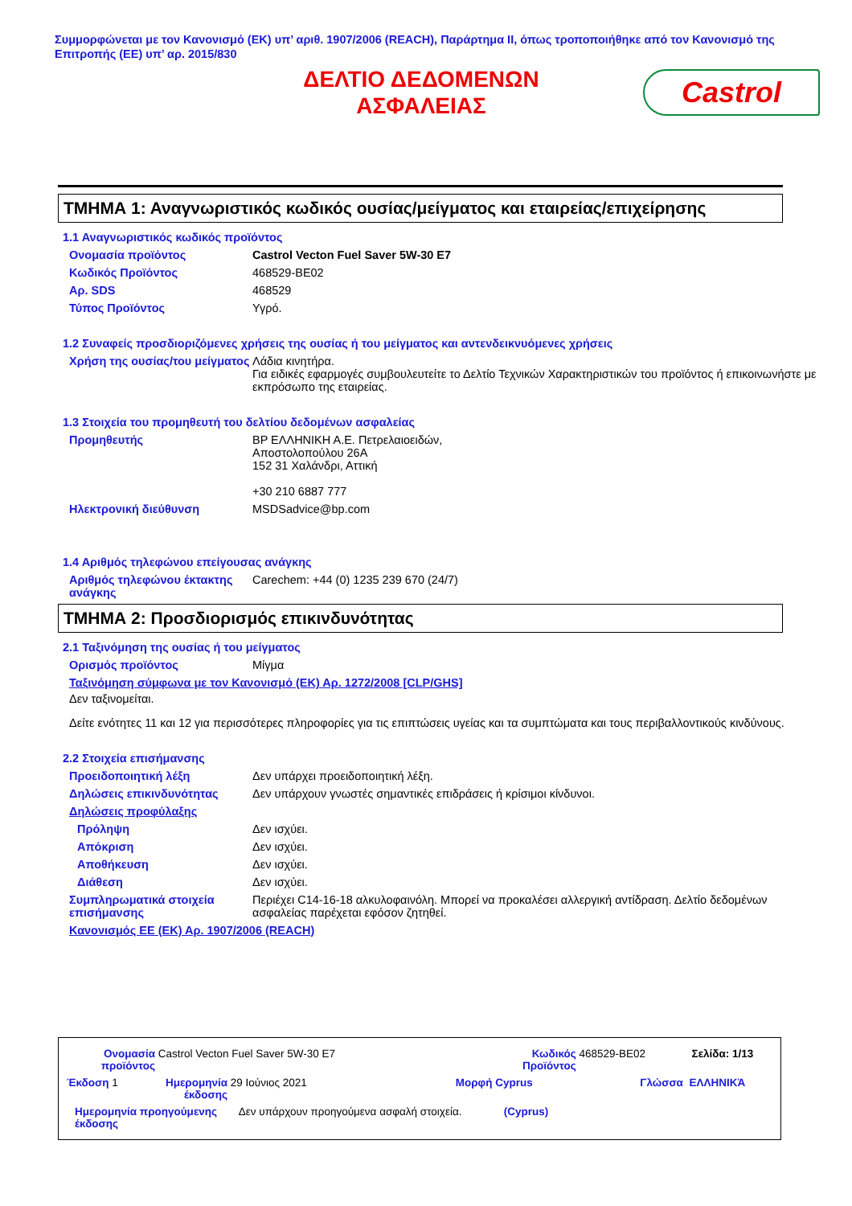Συμμορφώνεται με τον Κανονισμό (ΕΚ) υπ’ αριθ. 1907/2006 (REACH), Παράρτημα II, όπως τροποποιήθηκε από τον Κανονισμό της Επιτροπής (ΕΕ) υπ’ αρ. 2015/830
ΔΕΛΤΙΟ ΔΕΔΟΜΕΝΩΝ
ΑΣΦΑΛΕΙΑΣ
Castrol
ΤΜΗΜΑ 1: Αναγνωριστικός κωδικός ουσίας/μείγματος και εταιρείας/επιχείρησης
1.1 Αναγνωριστικός κωδικός προϊόντος
Ονομασία προϊόντος Castrol Vecton Fuel Saver 5W-30 E7
Κωδικός Προϊόντος 468529-BE02
Αρ. SDS 468529
Τύπος Προϊόντος Υγρό.
1.2 Συναφείς προσδιοριζόμενες χρήσεις της ουσίας ή του μείγματος και αντενδεικνυόμενες χρήσεις
Χρήση της ουσίας/του μείγματος
Λάδια κινητήρα.
Για ειδικές εφαρμογές συμβουλευτείτε το Δελτίο Τεχνικών Χαρακτηριστικών του προϊόντος ή επικοινωνήστε με εκπρόσωπο της εταιρείας.
1.3 Στοιχεία του προμηθευτή του δελτίου δεδομένων ασφαλείας
Προμηθευτής BP ΕΛΛΗΝΙΚΗ Α.Ε. Πετρελαιοειδών,
Αποστολοπούλου 26Α
152 31 Χαλάνδρι, Αττική
+30 210 6887 777
Ηλεκτρονική διεύθυνση MSDSadvice@bp.com
1.4 Αριθμός τηλεφώνου επείγουσας ανάγκης
Αριθμός τηλεφώνου έκτακτης ανάγκης
Carechem: +44 (0) 1235 239 670 (24/7)
ΤΜΗΜΑ 2: Προσδιορισμός επικινδυνότητας
2.1 Ταξινόμηση της ουσίας ή του μείγματος
Ορισμός προϊόντος Μίγμα
Ταξινόμηση σύμφωνα με τον Κανονισμό (ΕΚ) Αρ. 1272/2008 [CLP/GHS]
Δεν ταξινομείται.
Δείτε ενότητες 11 και 12 για περισσότερες πληροφορίες για τις επιπτώσεις υγείας και τα συμπτώματα και τους περιβαλλοντικούς κινδύνους.
2.2 Στοιχεία επισήμανσης
Προειδοποιητική λέξη Δεν υπάρχει προειδοποιητική λέξη.
Δηλώσεις επικινδυνότητας Δεν υπάρχουν γνωστές σημαντικές επιδράσεις ή κρίσιμοι κίνδυνοι.
Δηλώσεις προφύλαξης
Πρόληψη Δεν ισχύει.
Απόκριση Δεν ισχύει.
Αποθήκευση Δεν ισχύει.
Διάθεση Δεν ισχύει.
Συμπληρωματικά στοιχεία επισήμανσης
Περιέχει C14-16-18 αλκυλοφαινόλη. Μπορεί να προκαλέσει αλλεργική αντίδραση. Δελτίο δεδομένων ασφαλείας παρέχεται εφόσον ζητηθεί.
Κανονισμός ΕΕ (ΕΚ) Αρ. 1907/2006 (REACH)
Ονομασία προϊόντος Castrol Vecton Fuel Saver 5W-30 E7 Κωδικός Προϊόντος 468529-BE02 Σελίδα: 1/13
Έκδοση 1 Ημερομηνία έκδοσης 29 Ιούνιος 2021 Μορφή Cyprus Γλώσσα ΕΛΛΗΝΙΚΆ
Ημερομηνία προηγούμενης έκδοσης Δεν υπάρχουν προηγούμενα ασφαλή στοιχεία. (Cyprus)